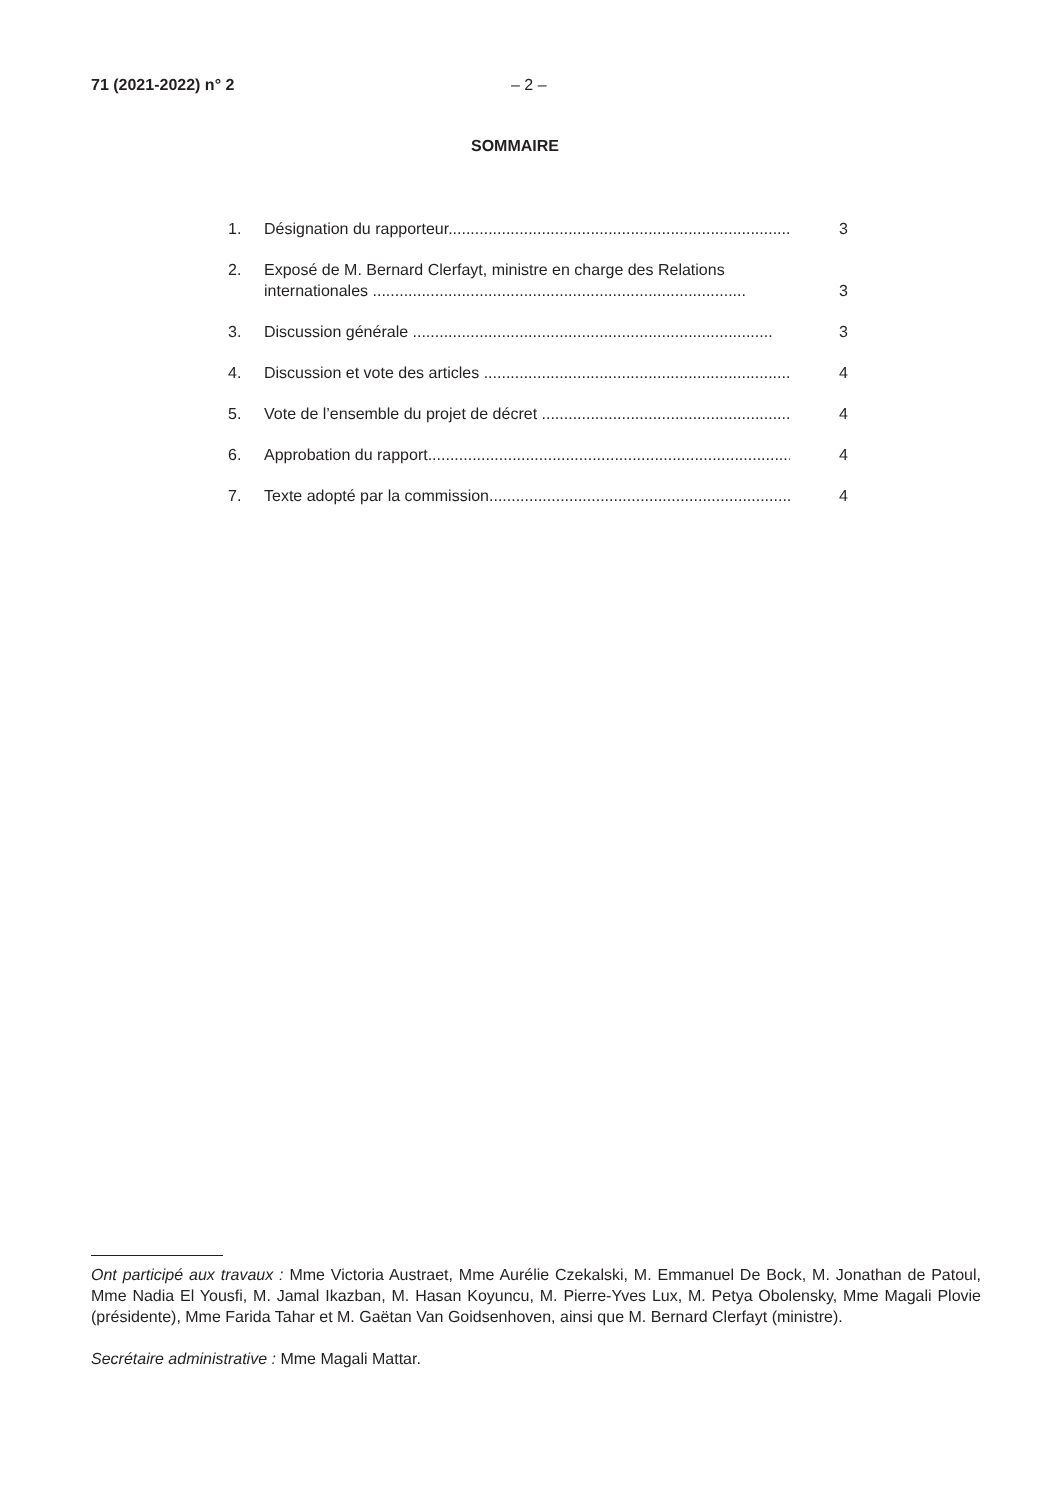71 (2021-2022) n° 2 – 2 –
SOMMAIRE
1. Désignation du rapporteur............................................................................. 3
2. Exposé de M. Bernard Clerfayt, ministre en charge des Relations internationales .................................................................................... 3
3. Discussion générale ................................................................................. 3
4. Discussion et vote des articles ...................................................................... 4
5. Vote de l’ensemble du projet de décret .......................................................... 4
6. Approbation du rapport.................................................................................... 4
7. Texte adopté par la commission..................................................................... 4
Ont participé aux travaux : Mme Victoria Austraet, Mme Aurélie Czekalski, M. Emmanuel De Bock, M. Jonathan de Patoul, Mme Nadia El Yousfi, M. Jamal Ikazban, M. Hasan Koyuncu, M. Pierre-Yves Lux, M. Petya Obolensky, Mme Magali Plovie (présidente), Mme Farida Tahar et M. Gaëtan Van Goidsenhoven, ainsi que M. Bernard Clerfayt (ministre).
Secrétaire administrative : Mme Magali Mattar.